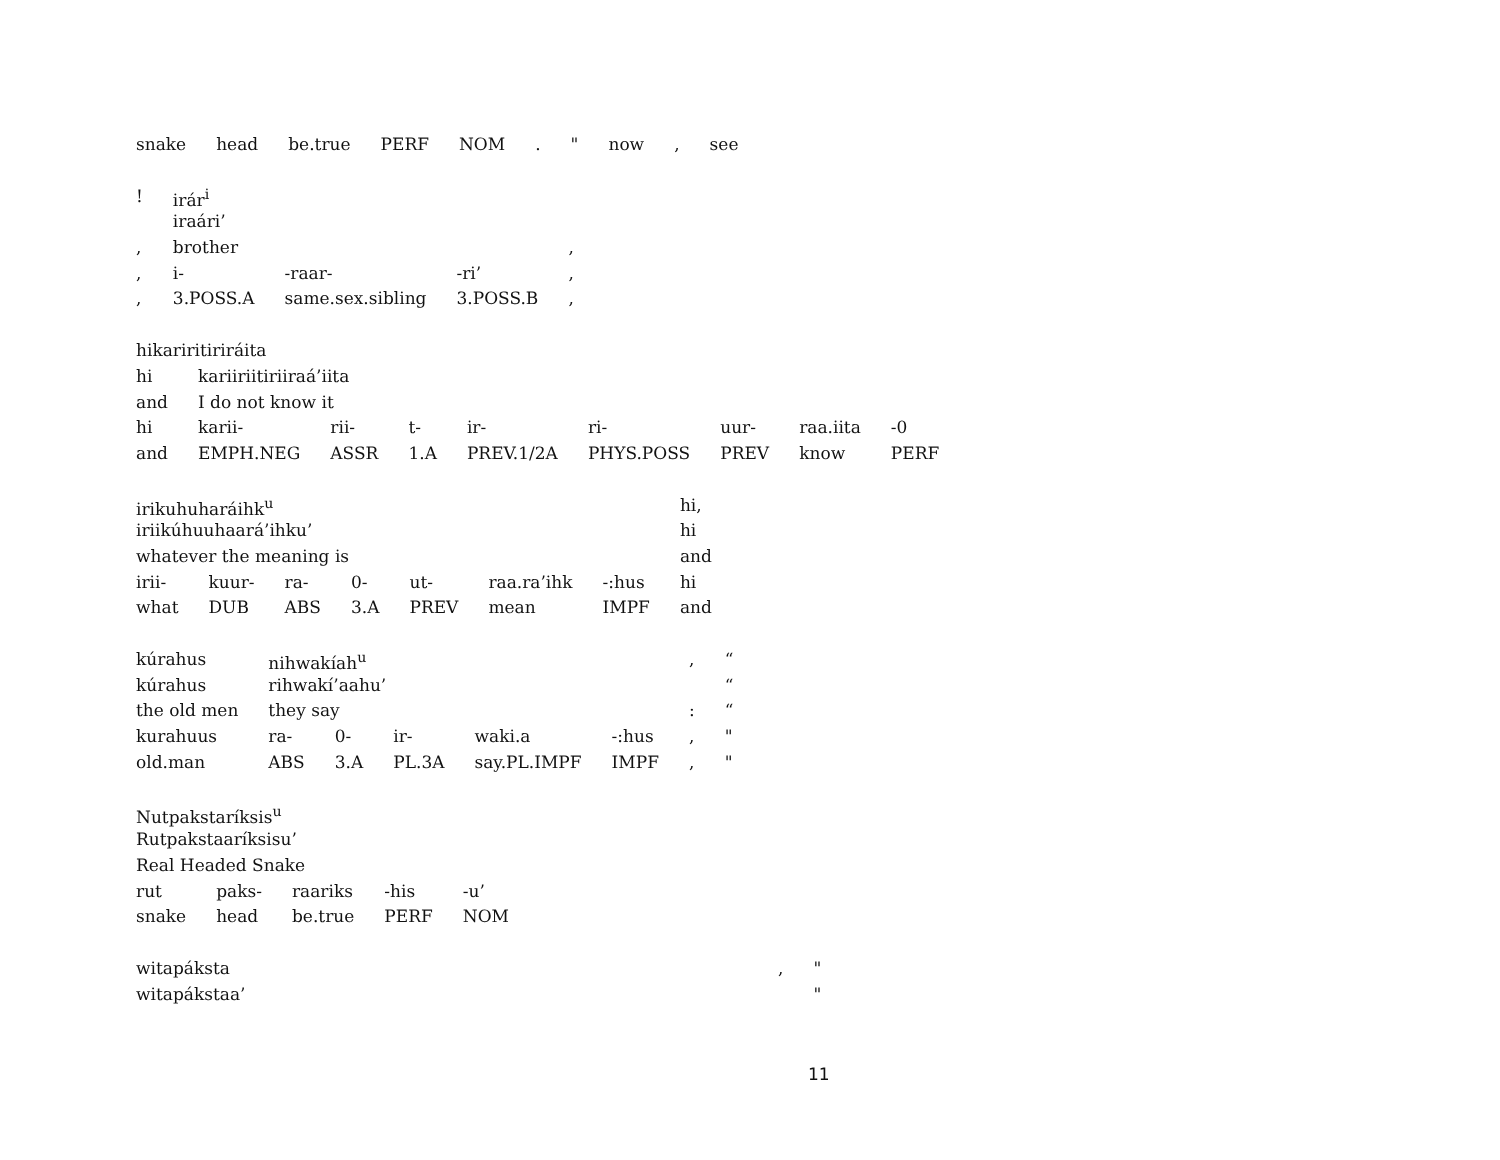| snake | head | be.true | PERF | NOM | . | " | now | , | see |
| ! | irár<sup>i</sup> | | | |
| | iraári’ | | | |
| , | brother | | | , |
| , | i- | -raar- | -ri’ | , |
| , | 3.POSS.A | same.sex.sibling | 3.POSS.B | , |
| hikariritiriráita | | | | | | | | |
| hi | kariiriitiriiraá’iita | | | | | | | |
| and | I do not know it | | | | | | | |
| hi | karii- | rii- | t- | ir- | ri- | uur- | raa.iita | -0 |
| and | EMPH.NEG | ASSR | 1.A | PREV.1/2A | PHYS.POSS | PREV | know | PERF |
| irikuhuharáihk<sup>u</sup> | | | | | | | hi, |
| iriikúhuuhaará’ihku’ | | | | | | | hi |
| whatever the meaning is | | | | | | | and |
| irii- | kuur- | ra- | 0- | ut- | raa.ra’ihk | -:hus | hi |
| what | DUB | ABS | 3.A | PREV | mean | IMPF | and |
| kúrahus | nihwakíah<sup>u</sup> | | | | | , | “ |
| kúrahus | rihwakí’aahu’ | | | | | | “ |
| the old men | they say | | | | | : | “ |
| kurahuus | ra- | 0- | ir- | waki.a | -:hus | , | " |
| old.man | ABS | 3.A | PL.3A | say.PL.IMPF | IMPF | , | " |
| Nutpakstaríksis<sup>u</sup> | | | | |
| Rutpakstaaríksisu’ | | | | |
| Real Headed Snake | | | | |
| rut | paks- | raariks | -his | -u’ |
| snake | head | be.true | PERF | NOM |
| witapáksta | , | " |
| witapákstaa’ | | " |
11